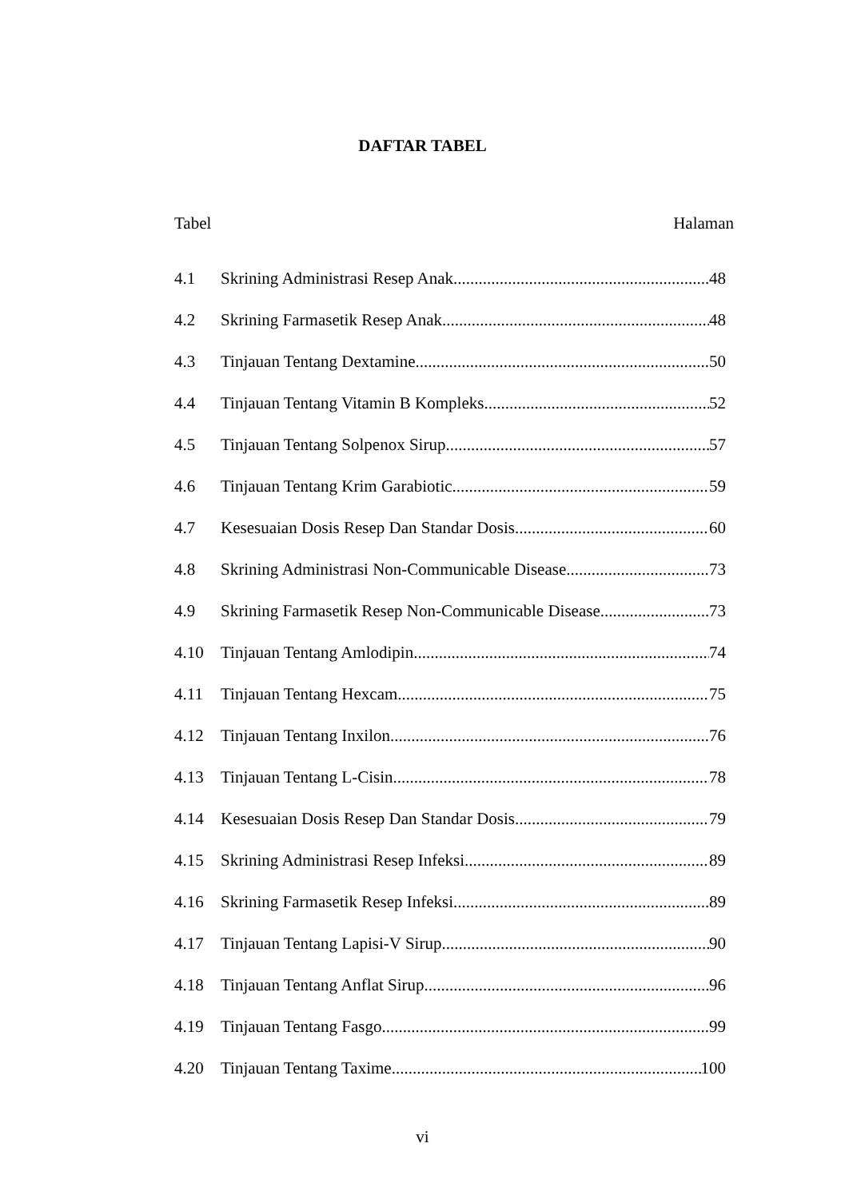DAFTAR TABEL
Tabel Halaman
4.1 Skrining Administrasi Resep Anak 48
4.2 Skrining Farmasetik Resep Anak 48
4.3 Tinjauan Tentang Dextamine 50
4.4 Tinjauan Tentang Vitamin B Kompleks 52
4.5 Tinjauan Tentang Solpenox Sirup 57
4.6 Tinjauan Tentang Krim Garabiotic 59
4.7 Kesesuaian Dosis Resep Dan Standar Dosis 60
4.8 Skrining Administrasi Non-Communicable Disease 73
4.9 Skrining Farmasetik Resep Non-Communicable Disease 73
4.10 Tinjauan Tentang Amlodipin 74
4.11 Tinjauan Tentang Hexcam 75
4.12 Tinjauan Tentang Inxilon 76
4.13 Tinjauan Tentang L-Cisin 78
4.14 Kesesuaian Dosis Resep Dan Standar Dosis 79
4.15 Skrining Administrasi Resep Infeksi 89
4.16 Skrining Farmasetik Resep Infeksi 89
4.17 Tinjauan Tentang Lapisi-V Sirup 90
4.18 Tinjauan Tentang Anflat Sirup 96
4.19 Tinjauan Tentang Fasgo 99
4.20 Tinjauan Tentang Taxime 100
vi